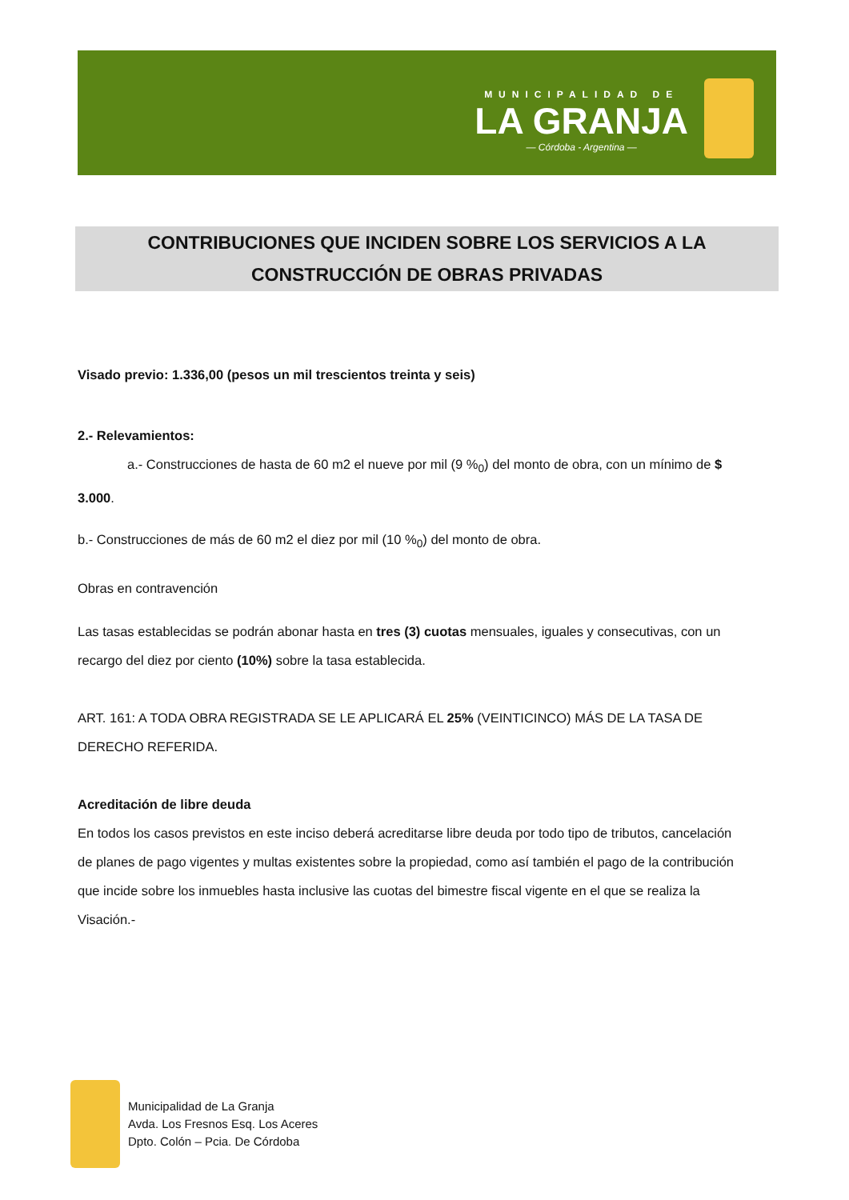MUNICIPALIDAD DE
LA GRANJA
— Córdoba - Argentina —
CONTRIBUCIONES QUE INCIDEN SOBRE LOS SERVICIOS A LA
CONSTRUCCIÓN DE OBRAS PRIVADAS
Visado previo: 1.336,00 (pesos un mil trescientos treinta y seis)
2.- Relevamientos:
a.- Construcciones de hasta de 60 m2 el nueve por mil (9 %<sub>0</sub>) del monto de obra, con un mínimo de $ 3.000.
b.- Construcciones de más de 60 m2 el diez por mil (10 %<sub>0</sub>) del monto de obra.
Obras en contravención
Las tasas establecidas se podrán abonar hasta en tres (3) cuotas mensuales, iguales y consecutivas, con un recargo del diez por ciento (10%) sobre la tasa establecida.
ART. 161: A TODA OBRA REGISTRADA SE LE APLICARÁ EL 25% (VEINTICINCO) MÁS DE LA TASA DE DERECHO REFERIDA.
Acreditación de libre deuda
En todos los casos previstos en este inciso deberá acreditarse libre deuda por todo tipo de tributos, cancelación de planes de pago vigentes y multas existentes sobre la propiedad, como así también el pago de la contribución que incide sobre los inmuebles hasta inclusive las cuotas del bimestre fiscal vigente en el que se realiza la Visación.-
Municipalidad de La Granja
Avda. Los Fresnos Esq. Los Aceres
Dpto. Colón – Pcia. De Córdoba